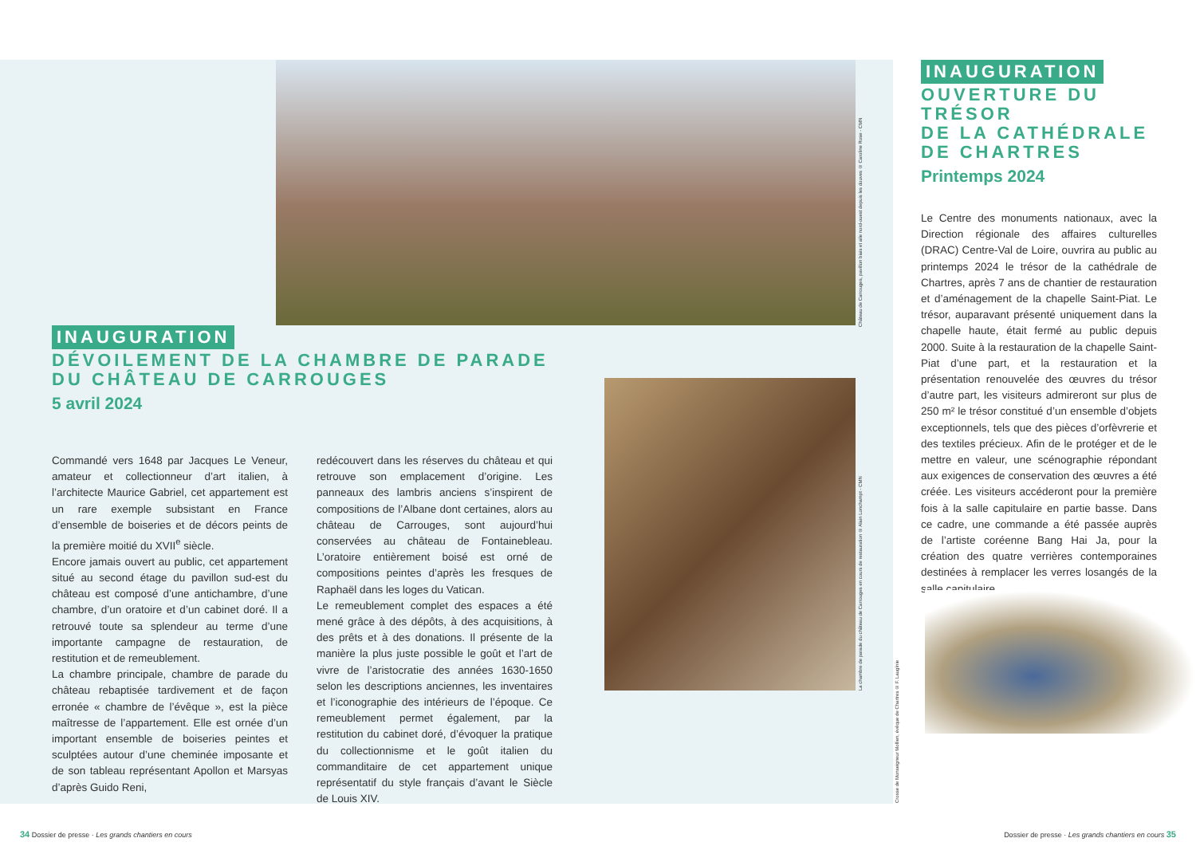Château de Carrouges, pavillon biais et aile nord-ouest depuis les douves © Caroline Rose - CMN
INAUGURATION
DÉVOILEMENT DE LA CHAMBRE DE PARADE
DU CHÂTEAU DE CARROUGES
5 avril 2024
La chambre de parade du château de Carrouges en cours de restauration © Alain Lonchampt - CMN
Commandé vers 1648 par Jacques Le Veneur, amateur et collectionneur d’art italien, à l’architecte Maurice Gabriel, cet appartement est un rare exemple subsistant en France d’ensemble de boiseries et de décors peints de la première moitié du XVII<sup>e</sup> siècle.
Encore jamais ouvert au public, cet appartement situé au second étage du pavillon sud-est du château est composé d’une antichambre, d’une chambre, d’un oratoire et d’un cabinet doré. Il a retrouvé toute sa splendeur au terme d’une importante campagne de restauration, de restitution et de remeublement.
La chambre principale, chambre de parade du château rebaptisée tardivement et de façon erronée « chambre de l’évêque », est la pièce maîtresse de l’appartement. Elle est ornée d’un important ensemble de boiseries peintes et sculptées autour d’une cheminée imposante et de son tableau représentant Apollon et Marsyas d’après Guido Reni,
redécouvert dans les réserves du château et qui retrouve son emplacement d’origine. Les panneaux des lambris anciens s’inspirent de compositions de l’Albane dont certaines, alors au château de Carrouges, sont aujourd’hui conservées au château de Fontainebleau. L’oratoire entièrement boisé est orné de compositions peintes d’après les fresques de Raphaël dans les loges du Vatican.
Le remeublement complet des espaces a été mené grâce à des dépôts, à des acquisitions, à des prêts et à des donations. Il présente de la manière la plus juste possible le goût et l’art de vivre de l’aristocratie des années 1630-1650 selon les descriptions anciennes, les inventaires et l’iconographie des intérieurs de l’époque. Ce remeublement permet également, par la restitution du cabinet doré, d’évoquer la pratique du collectionnisme et le goût italien du commanditaire de cet appartement unique représentatif du style français d’avant le Siècle de Louis XIV.
INAUGURATION
OUVERTURE DU TRÉSOR
DE LA CATHÉDRALE
DE CHARTRES
Printemps 2024
Le Centre des monuments nationaux, avec la Direction régionale des affaires culturelles (DRAC) Centre-Val de Loire, ouvrira au public au printemps 2024 le trésor de la cathédrale de Chartres, après 7 ans de chantier de restauration et d’aménagement de la chapelle Saint-Piat. Le trésor, auparavant présenté uniquement dans la chapelle haute, était fermé au public depuis 2000. Suite à la restauration de la chapelle Saint-Piat d’une part, et la restauration et la présentation renouvelée des œuvres du trésor d’autre part, les visiteurs admireront sur plus de 250 m² le trésor constitué d’un ensemble d’objets exceptionnels, tels que des pièces d’orfèvrerie et des textiles précieux. Afin de le protéger et de le mettre en valeur, une scénographie répondant aux exigences de conservation des œuvres a été créée. Les visiteurs accéderont pour la première fois à la salle capitulaire en partie basse. Dans ce cadre, une commande a été passée auprès de l’artiste coréenne Bang Hai Ja, pour la création des quatre verrières contemporaines destinées à remplacer les verres losangés de la salle capitulaire.
Crosse de Monseigneur Mollien, évêque de Chartres © F. Laugínie
34 Dossier de presse · Les grands chantiers en cours
Dossier de presse · Les grands chantiers en cours 35